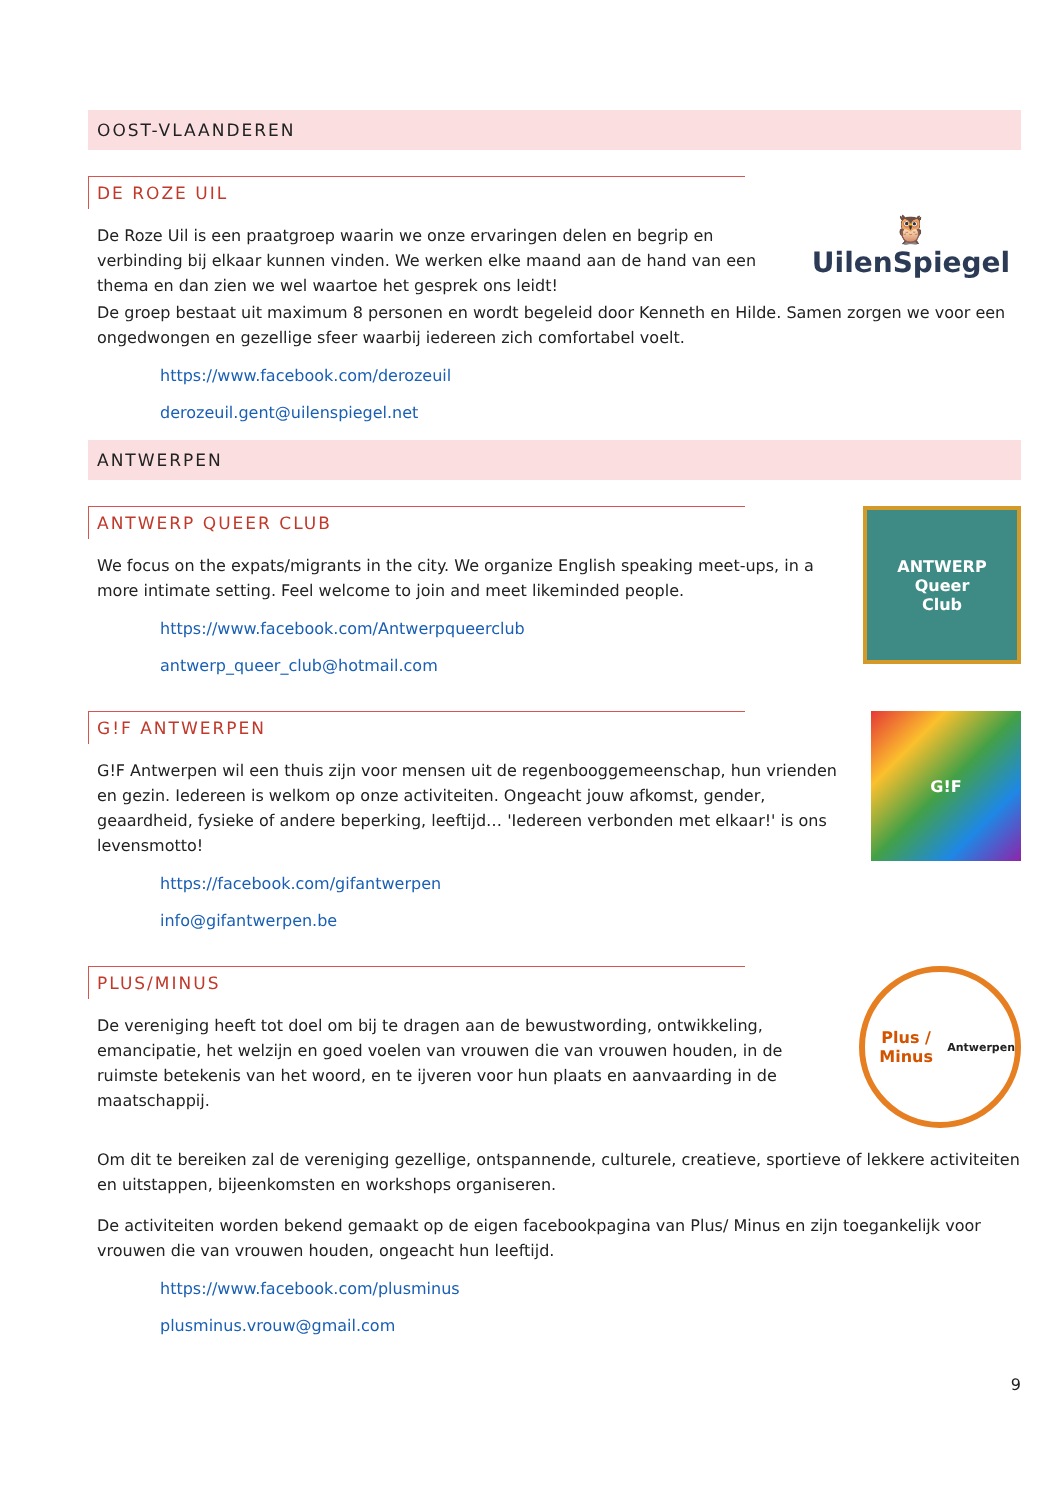OOST-VLAANDEREN
DE ROZE UIL
De Roze Uil is een praatgroep waarin we onze ervaringen delen en begrip en verbinding bij elkaar kunnen vinden. We werken elke maand aan de hand van een thema en dan zien we wel waartoe het gesprek ons leidt!
🦉
UilenSpiegel
De groep bestaat uit maximum 8 personen en wordt begeleid door Kenneth en Hilde. Samen zorgen we voor een ongedwongen en gezellige sfeer waarbij iedereen zich comfortabel voelt.
https://www.facebook.com/derozeuil
derozeuil.gent@uilenspiegel.net
ANTWERPEN
ANTWERP QUEER CLUB
We focus on the expats/migrants in the city. We organize English speaking meet-ups, in a more intimate setting. Feel welcome to join and meet likeminded people.
https://www.facebook.com/Antwerpqueerclub
antwerp_queer_club@hotmail.com
ANTWERP
Queer
Club
G!F ANTWERPEN
G!F Antwerpen wil een thuis zijn voor mensen uit de regenbooggemeenschap, hun vrienden en gezin. Iedereen is welkom op onze activiteiten. Ongeacht jouw afkomst, gender, geaardheid, fysieke of andere beperking, leeftijd… 'Iedereen verbonden met elkaar!' is ons levensmotto!
https://facebook.com/gifantwerpen
info@gifantwerpen.be
G!F
PLUS/MINUS
De vereniging heeft tot doel om bij te dragen aan de bewustwording, ontwikkeling, emancipatie, het welzijn en goed voelen van vrouwen die van vrouwen houden, in de ruimste betekenis van het woord, en te ijveren voor hun plaats en aanvaarding in de maatschappij.
Plus / Minus
Antwerpen
Om dit te bereiken zal de vereniging gezellige, ontspannende, culturele, creatieve, sportieve of lekkere activiteiten en uitstappen, bijeenkomsten en workshops organiseren.
De activiteiten worden bekend gemaakt op de eigen facebookpagina van Plus/ Minus en zijn toegankelijk voor vrouwen die van vrouwen houden, ongeacht hun leeftijd.
https://www.facebook.com/plusminus
plusminus.vrouw@gmail.com
9